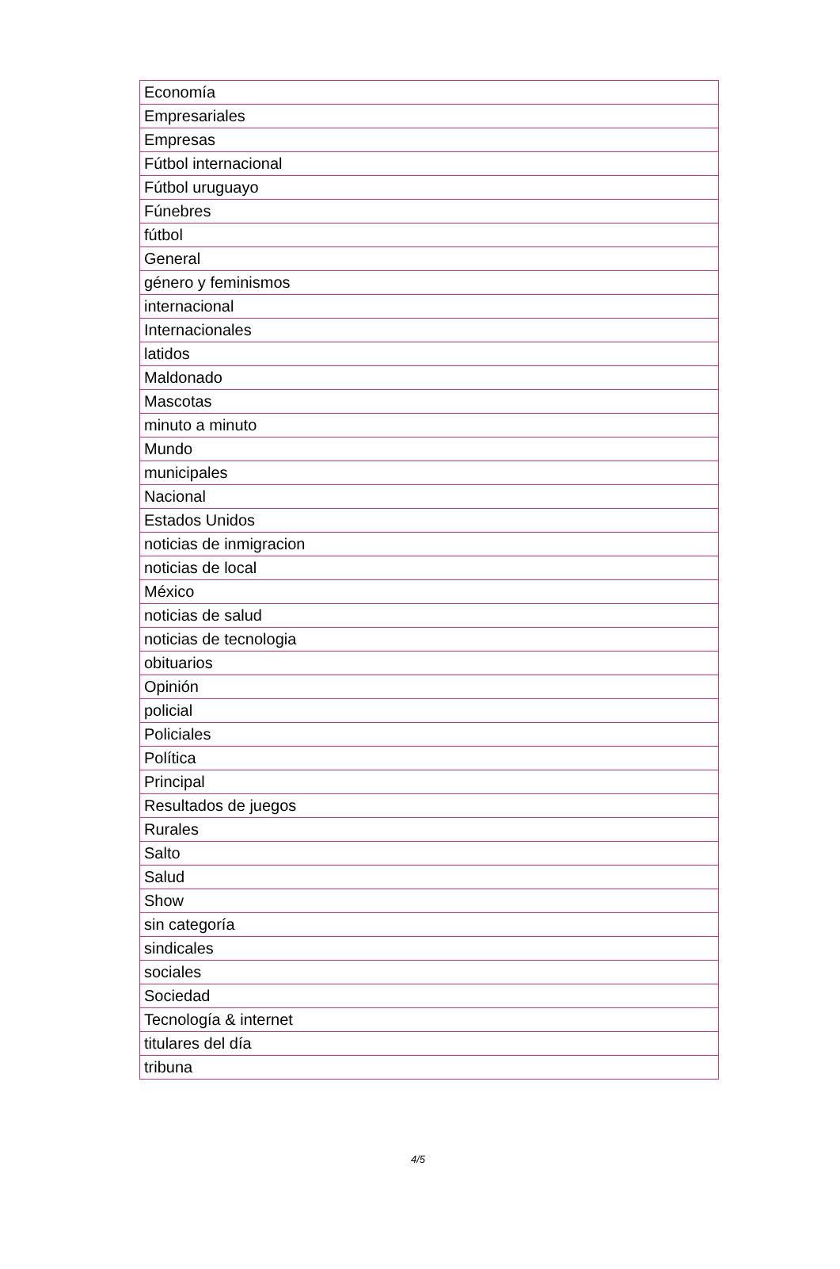| Economía |
| Empresariales |
| Empresas |
| Fútbol internacional |
| Fútbol uruguayo |
| Fúnebres |
| fútbol |
| General |
| género y feminismos |
| internacional |
| Internacionales |
| latidos |
| Maldonado |
| Mascotas |
| minuto a minuto |
| Mundo |
| municipales |
| Nacional |
| Estados Unidos |
| noticias de inmigracion |
| noticias de local |
| México |
| noticias de salud |
| noticias de tecnologia |
| obituarios |
| Opinión |
| policial |
| Policiales |
| Política |
| Principal |
| Resultados de juegos |
| Rurales |
| Salto |
| Salud |
| Show |
| sin categoría |
| sindicales |
| sociales |
| Sociedad |
| Tecnología & internet |
| titulares del día |
| tribuna |
4/5